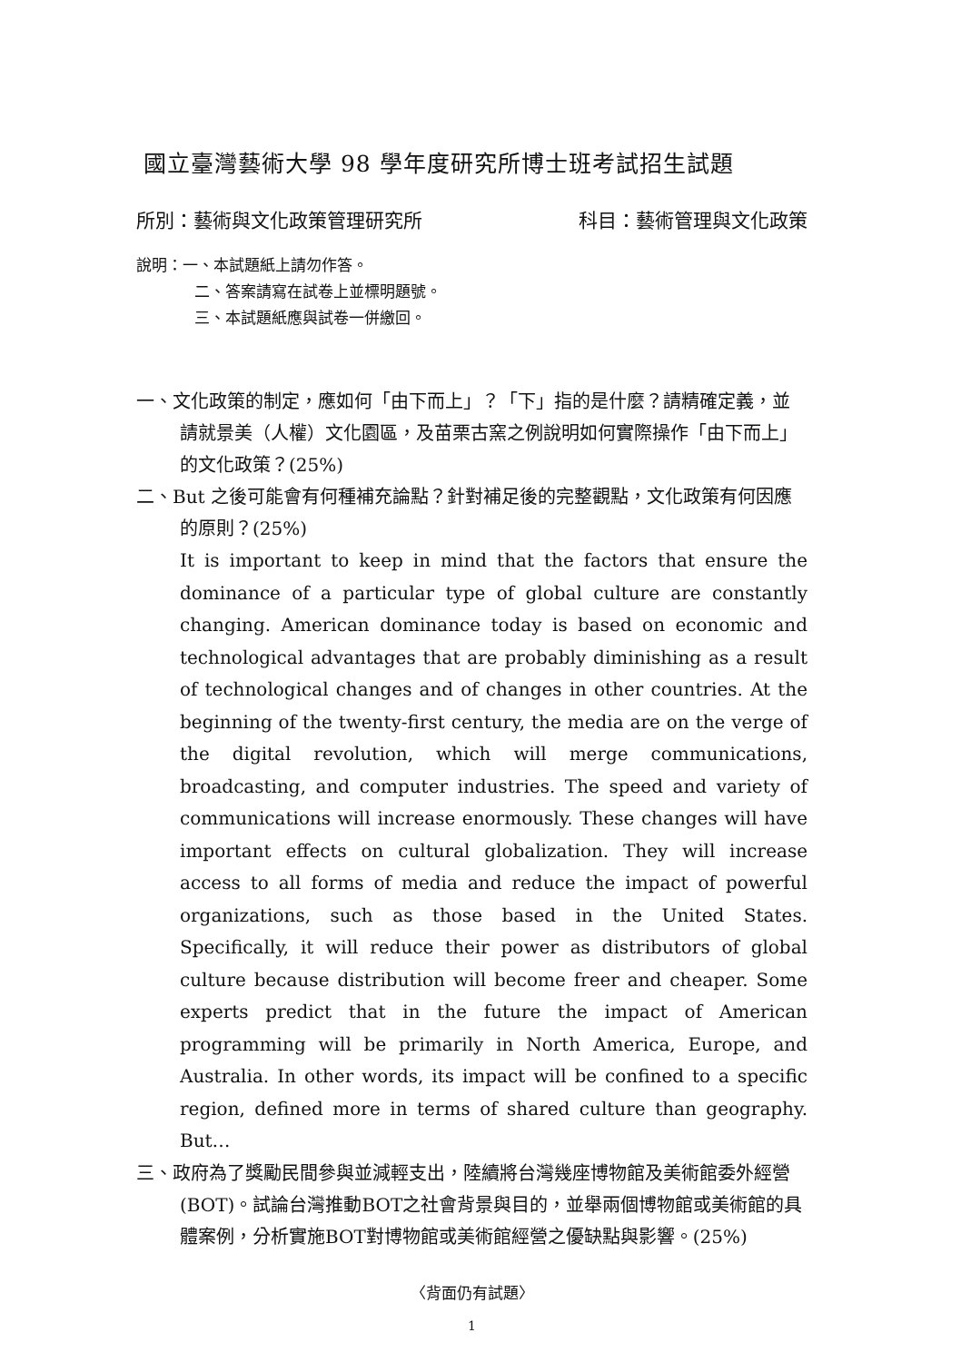國立臺灣藝術大學 98 學年度研究所博士班考試招生試題
所別：藝術與文化政策管理研究所 科目：藝術管理與文化政策
說明：一、本試題紙上請勿作答。
二、答案請寫在試卷上並標明題號。
三、本試題紙應與試卷一併繳回。
一、文化政策的制定，應如何「由下而上」？「下」指的是什麼？請精確定義，並請就景美（人權）文化園區，及苗栗古窯之例說明如何實際操作「由下而上」的文化政策？(25%)
二、But 之後可能會有何種補充論點？針對補足後的完整觀點，文化政策有何因應的原則？(25%)
It is important to keep in mind that the factors that ensure the dominance of a particular type of global culture are constantly changing. American dominance today is based on economic and technological advantages that are probably diminishing as a result of technological changes and of changes in other countries. At the beginning of the twenty-first century, the media are on the verge of the digital revolution, which will merge communications, broadcasting, and computer industries. The speed and variety of communications will increase enormously. These changes will have important effects on cultural globalization. They will increase access to all forms of media and reduce the impact of powerful organizations, such as those based in the United States. Specifically, it will reduce their power as distributors of global culture because distribution will become freer and cheaper. Some experts predict that in the future the impact of American programming will be primarily in North America, Europe, and Australia. In other words, its impact will be confined to a specific region, defined more in terms of shared culture than geography. But…
三、政府為了獎勵民間參與並減輕支出，陸續將台灣幾座博物館及美術館委外經營(BOT)。試論台灣推動BOT之社會背景與目的，並舉兩個博物館或美術館的具體案例，分析實施BOT對博物館或美術館經營之優缺點與影響。(25%)
〈背面仍有試題〉
1